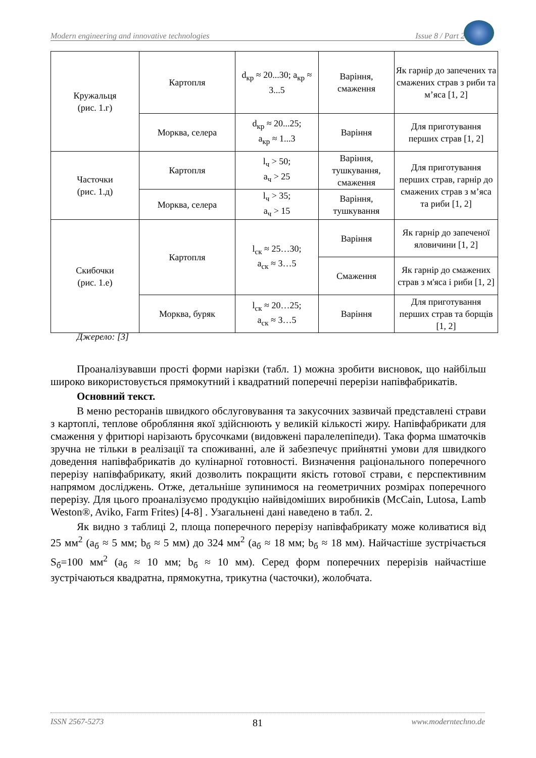Modern engineering and innovative technologies Issue 8 / Part 2
| Кружальця (рис. 1.г) | Картопля | d<sub>кр</sub> ≈ 20...30; a<sub>кр</sub> ≈ 3...5 | Варіння, смаження | Як гарнір до запечених та смажених страв з риби та м’яса [1, 2] |
| | Морква, селера | d<sub>кр</sub> ≈ 20...25; a<sub>кр</sub> ≈ 1...3 | Варіння | Для приготування перших страв [1, 2] |
| Часточки (рис. 1.д) | Картопля | l<sub>ч</sub> > 50; a<sub>ч</sub> > 25 | Варіння, тушкування, смаження | Для приготування перших страв, гарнір до смажених страв з м’яса та риби [1, 2] |
| | Морква, селера | l<sub>ч</sub> > 35; a<sub>ч</sub> > 15 | Варіння, тушкування | |
| Скибочки (рис. 1.е) | Картопля | l<sub>ск</sub> ≈ 25…30; a<sub>ск</sub> ≈ 3…5 | Варіння | Як гарнір до запеченої яловичини [1, 2] |
| | | | Смаження | Як гарнір до смажених страв з м'яса і риби [1, 2] |
| | Морква, буряк | l<sub>ск</sub> ≈ 20…25; a<sub>ск</sub> ≈ 3…5 | Варіння | Для приготування перших страв та борщів [1, 2] |
Джерело: [3]
Проаналізувавши прості форми нарізки (табл. 1) можна зробити висновок, що найбільш широко використовується прямокутний і квадратний поперечні перерізи напівфабрикатів.
Основний текст.
В меню ресторанів швидкого обслуговування та закусочних зазвичай представлені страви з картоплі, теплове обробляння якої здійснюють у великій кількості жиру. Напівфабрикати для смаження у фритюрі нарізають брусочками (видовжені паралелепіпеди). Така форма шматочків зручна не тільки в реалізації та споживанні, але й забезпечує прийнятні умови для швидкого доведення напівфабрикатів до кулінарної готовності. Визначення раціонального поперечного перерізу напівфабрикату, який дозволить покращити якість готової страви, є перспективним напрямом досліджень. Отже, детальніше зупинимося на геометричних розмірах поперечного перерізу. Для цього проаналізуємо продукцію найвідоміших виробників (McCain, Lutosa, Lamb Weston®, Aviko, Farm Frites) [4-8] . Узагальнені дані наведено в табл. 2.
Як видно з таблиці 2, площа поперечного перерізу напівфабрикату може коливатися від 25 мм<sup>2</sup> (a<sub>б</sub> ≈ 5 мм; b<sub>б</sub> ≈ 5 мм) до 324 мм<sup>2</sup> (a<sub>б</sub> ≈ 18 мм; b<sub>б</sub> ≈ 18 мм). Найчастіше зустрічається S<sub>б</sub>=100 мм<sup>2</sup> (a<sub>б</sub> ≈ 10 мм; b<sub>б</sub> ≈ 10 мм). Серед форм поперечних перерізів найчастіше зустрічаються квадратна, прямокутна, трикутна (часточки), жолобчата.
ISSN 2567-5273 81 www.moderntechno.de